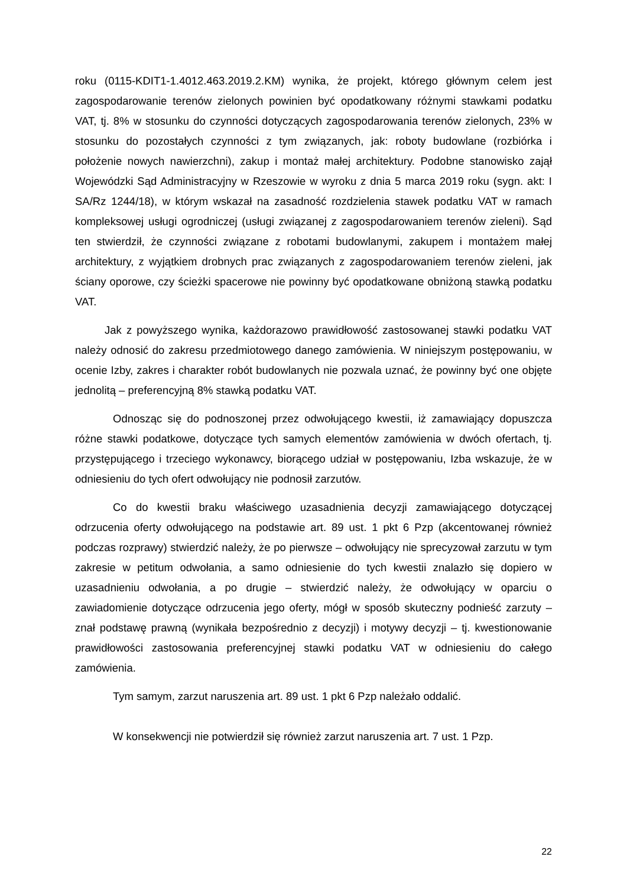roku (0115-KDIT1-1.4012.463.2019.2.KM) wynika, że projekt, którego głównym celem jest zagospodarowanie terenów zielonych powinien być opodatkowany różnymi stawkami podatku VAT, tj. 8% w stosunku do czynności dotyczących zagospodarowania terenów zielonych, 23% w stosunku do pozostałych czynności z tym związanych, jak: roboty budowlane (rozbiórka i położenie nowych nawierzchni), zakup i montaż małej architektury. Podobne stanowisko zajął Wojewódzki Sąd Administracyjny w Rzeszowie w wyroku z dnia 5 marca 2019 roku (sygn. akt: I SA/Rz 1244/18), w którym wskazał na zasadność rozdzielenia stawek podatku VAT w ramach kompleksowej usługi ogrodniczej (usługi związanej z zagospodarowaniem terenów zieleni). Sąd ten stwierdził, że czynności związane z robotami budowlanymi, zakupem i montażem małej architektury, z wyjątkiem drobnych prac związanych z zagospodarowaniem terenów zieleni, jak ściany oporowe, czy ścieżki spacerowe nie powinny być opodatkowane obniżoną stawką podatku VAT.
Jak z powyższego wynika, każdorazowo prawidłowość zastosowanej stawki podatku VAT należy odnosić do zakresu przedmiotowego danego zamówienia. W niniejszym postępowaniu, w ocenie Izby, zakres i charakter robót budowlanych nie pozwala uznać, że powinny być one objęte jednolitą – preferencyjną 8% stawką podatku VAT.
Odnosząc się do podnoszonej przez odwołującego kwestii, iż zamawiający dopuszcza różne stawki podatkowe, dotyczące tych samych elementów zamówienia w dwóch ofertach, tj. przystępującego i trzeciego wykonawcy, biorącego udział w postępowaniu, Izba wskazuje, że w odniesieniu do tych ofert odwołujący nie podnosił zarzutów.
Co do kwestii braku właściwego uzasadnienia decyzji zamawiającego dotyczącej odrzucenia oferty odwołującego na podstawie art. 89 ust. 1 pkt 6 Pzp (akcentowanej również podczas rozprawy) stwierdzić należy, że po pierwsze – odwołujący nie sprecyzował zarzutu w tym zakresie w petitum odwołania, a samo odniesienie do tych kwestii znalazło się dopiero w uzasadnieniu odwołania, a po drugie – stwierdzić należy, że odwołujący w oparciu o zawiadomienie dotyczące odrzucenia jego oferty, mógł w sposób skuteczny podnieść zarzuty – znał podstawę prawną (wynikała bezpośrednio z decyzji) i motywy decyzji – tj. kwestionowanie prawidłowości zastosowania preferencyjnej stawki podatku VAT w odniesieniu do całego zamówienia.
Tym samym, zarzut naruszenia art. 89 ust. 1 pkt 6 Pzp należało oddalić.
W konsekwencji nie potwierdził się również zarzut naruszenia art. 7 ust. 1 Pzp.
22